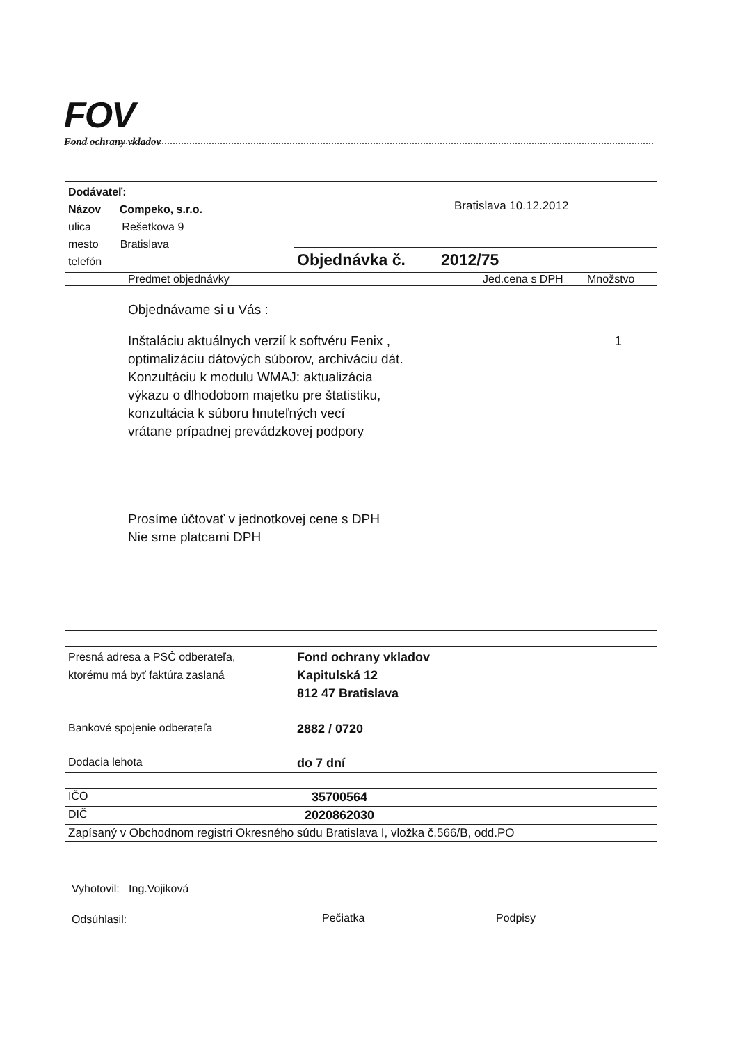FOV
Fond ochrany vkladov
| Dodávateľ: Názov Compeko, s.r.o. ulica Rešetkova 9 mesto Bratislava telefón | Bratislava 10.12.2012 Objednávka č. 2012/75 |
| Predmet objednávky Jed.cena s DPH Množstvo | |
| Objednávame si u Vás : Inštaláciu aktuálnych verzií k softvéru Fenix , 1 optimalizáciu dátových súborov, archiváciu dát. Konzultáciu k modulu WMAJ: aktualizácia výkazu o dlhodobom majetku pre štatistiku, konzultácia k súboru hnuteľných vecí vrátane prípadnej prevádzkovej podpory Prosíme účtovať v jednotkovej cene s DPH Nie sme platcami DPH | |
| Presná adresa a PSČ odberateľa, ktorému má byť faktúra zaslaná | Fond ochrany vkladov Kapitulská 12 812 47 Bratislava |
| Bankové spojenie odberateľa | 2882 / 0720 |
| Dodacia lehota | do 7 dní |
| IČO | 35700564 |
| DIČ | 2020862030 |
| Zapísaný v Obchodnom registri Okresného súdu Bratislava I, vložka č.566/B, odd.PO | |
Vyhotovil: Ing.Vojiková
Odsúhlasil:
Pečiatka Podpisy